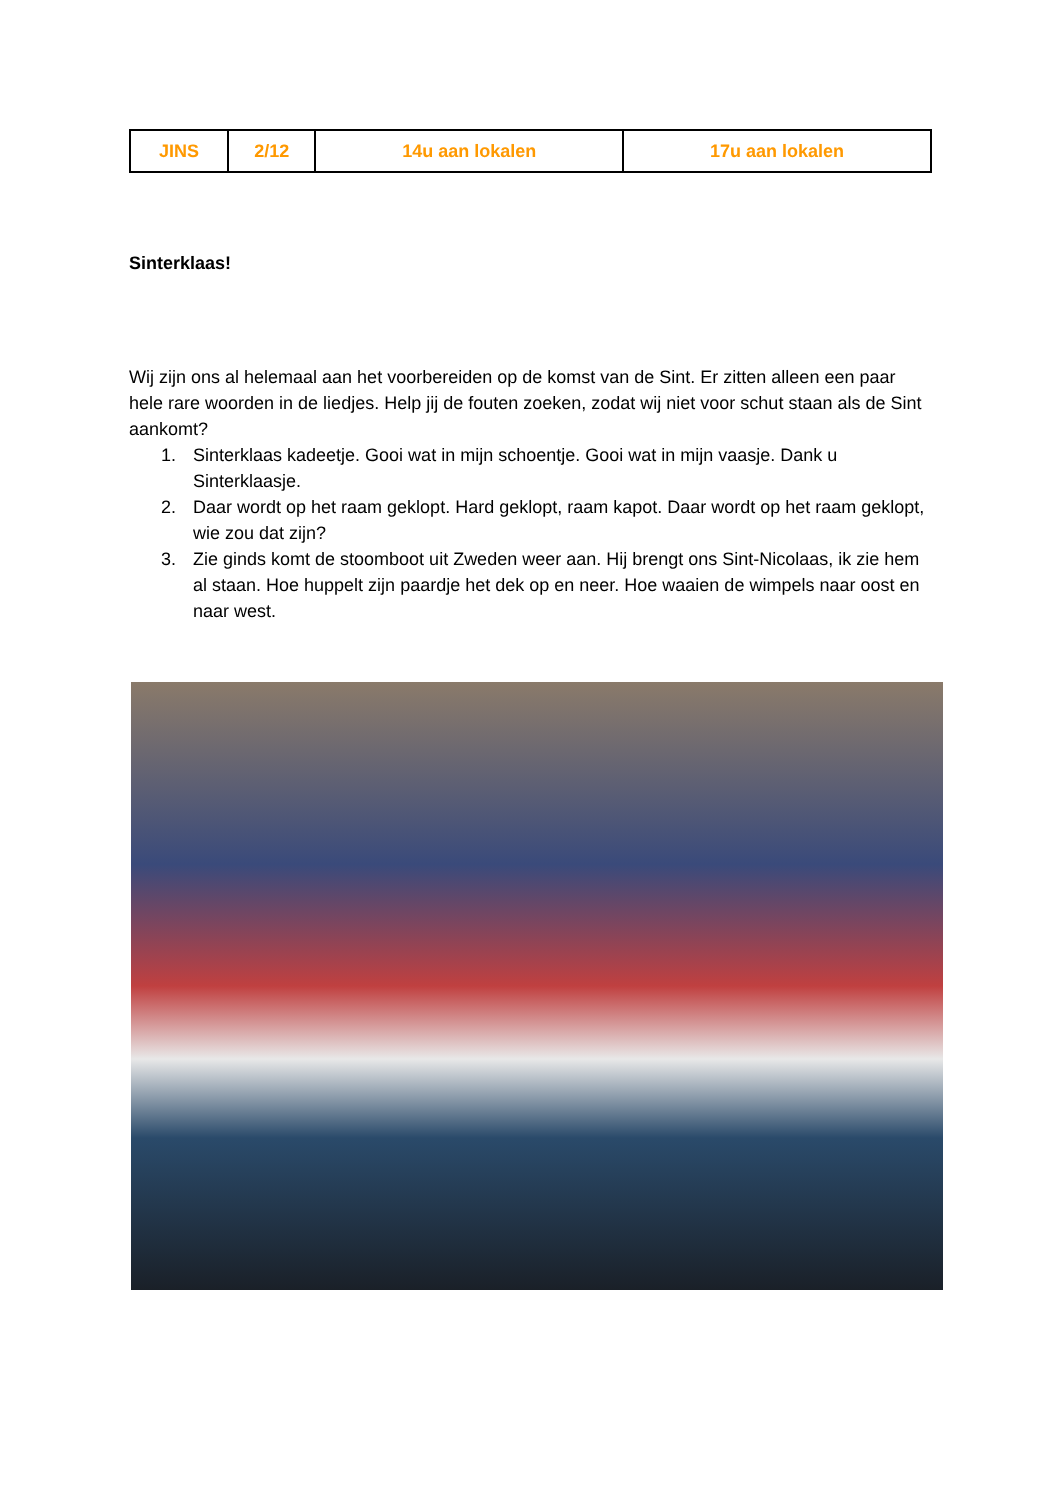| JINS | 2/12 | 14u aan lokalen | 17u aan lokalen |
Sinterklaas!
Wij zijn ons al helemaal aan het voorbereiden op de komst van de Sint. Er zitten alleen een paar hele rare woorden in de liedjes. Help jij de fouten zoeken, zodat wij niet voor schut staan als de Sint aankomt?
1. Sinterklaas kadeetje. Gooi wat in mijn schoentje. Gooi wat in mijn vaasje. Dank u Sinterklaasje.
2. Daar wordt op het raam geklopt. Hard geklopt, raam kapot. Daar wordt op het raam geklopt, wie zou dat zijn?
3. Zie ginds komt de stoomboot uit Zweden weer aan. Hij brengt ons Sint-Nicolaas, ik zie hem al staan. Hoe huppelt zijn paardje het dek op en neer. Hoe waaien de wimpels naar oost en naar west.